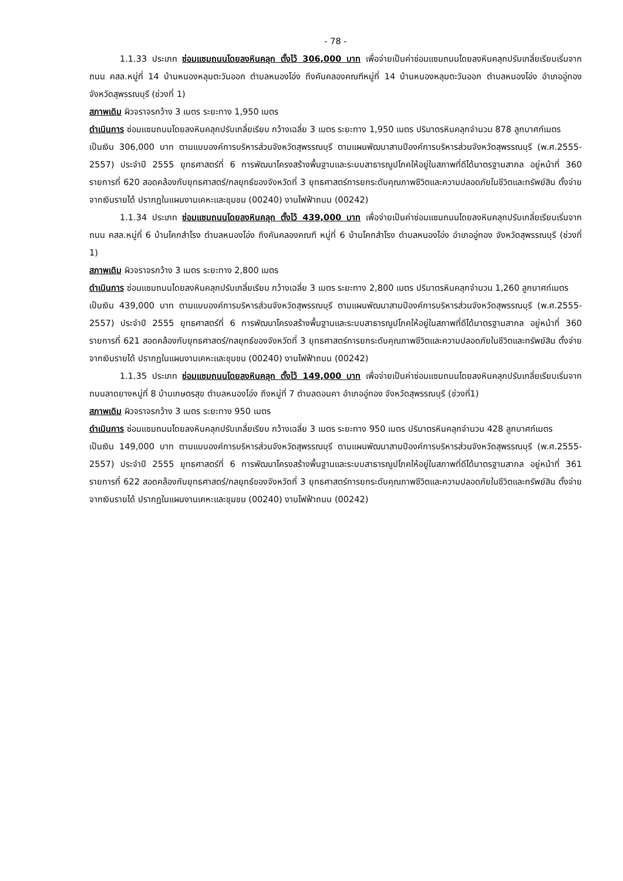- 78 -
1.1.33 ประเภท ซ่อมแซมถนนโดยลงหินคลุก ตั้งไว้ 306,000 บาท เพื่อจ่ายเป็นค่าซ่อมแซมถนนโดยลงหินคลุกปรับเกลี่ยเรียบเริ่มจากถนน คสล.หมู่ที่ 14 บ้านหนองหลุมตะวันออก ตำบลหนองโอ่ง ถึงคันคลองคณฑีหมู่ที่ 14 บ้านหนองหลุมตะวันออก ตำบลหนองโอ่ง อำเภออู่ทอง จังหวัดสุพรรณบุรี (ช่วงที่ 1)
สภาพเดิม ผิวจราจรกว้าง 3 เมตร ระยะทาง 1,950 เมตร
ดำเนินการ ซ่อมแซมถนนโดยลงหินคลุกปรับเกลี่ยเรียบ กว้างเฉลี่ย 3 เมตร ระยะทาง 1,950 เมตร ปริมาตรหินคลุกจำนวน 878 ลูกบาศก์เมตร
เป็นเงิน 306,000 บาท ตามแบบองค์การบริหารส่วนจังหวัดสุพรรณบุรี ตามแผนพัฒนาสามปีองค์การบริหารส่วนจังหวัดสุพรรณบุรี (พ.ศ.2555-2557) ประจำปี 2555 ยุทธศาสตร์ที่ 6 การพัฒนาโครงสร้างพื้นฐานและระบบสาธารณูปโภคให้อยู่ในสภาพที่ดีได้มาตรฐานสากล อยู่หน้าที่ 360 รายการที่ 620 สอดคล้องกับยุทธศาสตร์/กลยุทธ์ของจังหวัดที่ 3 ยุทธศาสตร์การยกระดับคุณภาพชีวิตและความปลอดภัยในชีวิตและทรัพย์สิน ตั้งจ่ายจากเงินรายได้ ปรากฏในแผนงานเคหะและชุมชน (00240) งานไฟฟ้าถนน (00242)
1.1.34 ประเภท ซ่อมแซมถนนโดยลงหินคลุก ตั้งไว้ 439,000 บาท เพื่อจ่ายเป็นค่าซ่อมแซมถนนโดยลงหินคลุกปรับเกลี่ยเรียบเริ่มจากถนน คสล.หมู่ที่ 6 บ้านโคกสำโรง ตำบลหนองโอ่ง ถึงคันคลองคณฑี หมู่ที่ 6 บ้านโคกสำโรง ตำบลหนองโอ่ง อำเภออู่ทอง จังหวัดสุพรรณบุรี (ช่วงที่ 1)
สภาพเดิม ผิวจราจรกว้าง 3 เมตร ระยะทาง 2,800 เมตร
ดำเนินการ ซ่อมแซมถนนโดยลงหินคลุกปรับเกลี่ยเรียบ กว้างเฉลี่ย 3 เมตร ระยะทาง 2,800 เมตร ปริมาตรหินคลุกจำนวน 1,260 ลูกบาศก์เมตร
เป็นเงิน 439,000 บาท ตามแบบองค์การบริหารส่วนจังหวัดสุพรรณบุรี ตามแผนพัฒนาสามปีองค์การบริหารส่วนจังหวัดสุพรรณบุรี (พ.ศ.2555-2557) ประจำปี 2555 ยุทธศาสตร์ที่ 6 การพัฒนาโครงสร้างพื้นฐานและระบบสาธารณูปโภคให้อยู่ในสภาพที่ดีได้มาตรฐานสากล อยู่หน้าที่ 360 รายการที่ 621 สอดคล้องกับยุทธศาสตร์/กลยุทธ์ของจังหวัดที่ 3 ยุทธศาสตร์การยกระดับคุณภาพชีวิตและความปลอดภัยในชีวิตและทรัพย์สิน ตั้งจ่ายจากเงินรายได้ ปรากฏในแผนงานเคหะและชุมชน (00240) งานไฟฟ้าถนน (00242)
1.1.35 ประเภท ซ่อมแซมถนนโดยลงหินคลุก ตั้งไว้ 149,000 บาท เพื่อจ่ายเป็นค่าซ่อมแซมถนนโดยลงหินคลุกปรับเกลี่ยเรียบเริ่มจากถนนลาดยางหมู่ที่ 8 บ้านเกษตรสุข ตำบลหนองโอ่ง ถึงหมู่ที่ 7 ตำบลดอนคา อำเภออู่ทอง จังหวัดสุพรรณบุรี (ช่วงที่1)
สภาพเดิม ผิวจราจรกว้าง 3 เมตร ระยะทาง 950 เมตร
ดำเนินการ ซ่อมแซมถนนโดยลงหินคลุกปรับเกลี่ยเรียบ กว้างเฉลี่ย 3 เมตร ระยะทาง 950 เมตร ปริมาตรหินคลุกจำนวน 428 ลูกบาศก์เมตร
เป็นเงิน 149,000 บาท ตามแบบองค์การบริหารส่วนจังหวัดสุพรรณบุรี ตามแผนพัฒนาสามปีองค์การบริหารส่วนจังหวัดสุพรรณบุรี (พ.ศ.2555-2557) ประจำปี 2555 ยุทธศาสตร์ที่ 6 การพัฒนาโครงสร้างพื้นฐานและระบบสาธารณูปโภคให้อยู่ในสภาพที่ดีได้มาตรฐานสากล อยู่หน้าที่ 361 รายการที่ 622 สอดคล้องกับยุทธศาสตร์/กลยุทธ์ของจังหวัดที่ 3 ยุทธศาสตร์การยกระดับคุณภาพชีวิตและความปลอดภัยในชีวิตและทรัพย์สิน ตั้งจ่ายจากเงินรายได้ ปรากฏในแผนงานเคหะและชุมชน (00240) งานไฟฟ้าถนน (00242)